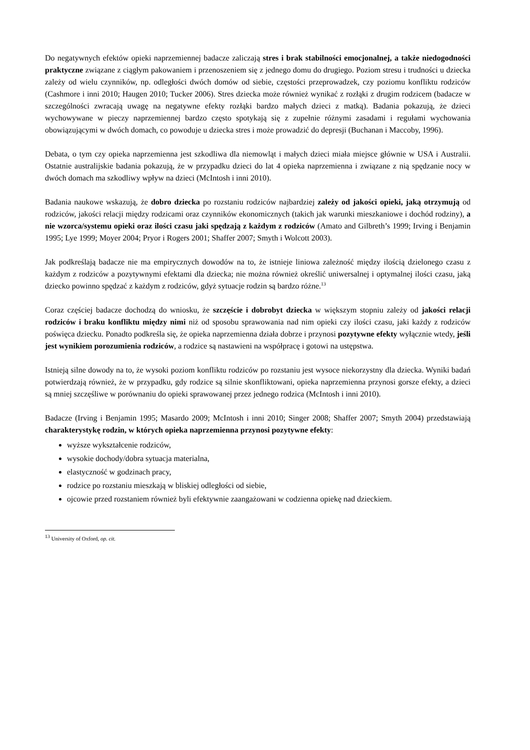Do negatywnych efektów opieki naprzemiennej badacze zaliczają stres i brak stabilności emocjonalnej, a także niedogodności praktyczne związane z ciągłym pakowaniem i przenoszeniem się z jednego domu do drugiego. Poziom stresu i trudności u dziecka zależy od wielu czynników, np. odległości dwóch domów od siebie, częstości przeprowadzek, czy poziomu konfliktu rodziców (Cashmore i inni 2010; Haugen 2010; Tucker 2006). Stres dziecka może również wynikać z rozłąki z drugim rodzicem (badacze w szczególności zwracają uwagę na negatywne efekty rozłąki bardzo małych dzieci z matką). Badania pokazują, że dzieci wychowywane w pieczy naprzemiennej bardzo często spotykają się z zupełnie różnymi zasadami i regułami wychowania obowiązującymi w dwóch domach, co powoduje u dziecka stres i może prowadzić do depresji (Buchanan i Maccoby, 1996).
Debata, o tym czy opieka naprzemienna jest szkodliwa dla niemowląt i małych dzieci miała miejsce głównie w USA i Australii. Ostatnie australijskie badania pokazują, że w przypadku dzieci do lat 4 opieka naprzemienna i związane z nią spędzanie nocy w dwóch domach ma szkodliwy wpływ na dzieci (McIntosh i inni 2010).
Badania naukowe wskazują, że dobro dziecka po rozstaniu rodziców najbardziej zależy od jakości opieki, jaką otrzymują od rodziców, jakości relacji między rodzicami oraz czynników ekonomicznych (takich jak warunki mieszkaniowe i dochód rodziny), a nie wzorca/systemu opieki oraz ilości czasu jaki spędzają z każdym z rodziców (Amato and Gilbreth’s 1999; Irving i Benjamin 1995; Lye 1999; Moyer 2004; Pryor i Rogers 2001; Shaffer 2007; Smyth i Wolcott 2003).
Jak podkreślają badacze nie ma empirycznych dowodów na to, że istnieje liniowa zależność między ilością dzielonego czasu z każdym z rodziców a pozytywnymi efektami dla dziecka; nie można również określić uniwersalnej i optymalnej ilości czasu, jaką dziecko powinno spędzać z każdym z rodziców, gdyż sytuacje rodzin są bardzo różne.<sup>13</sup>
Coraz częściej badacze dochodzą do wniosku, że szczęście i dobrobyt dziecka w większym stopniu zależy od jakości relacji rodziców i braku konfliktu między nimi niż od sposobu sprawowania nad nim opieki czy ilości czasu, jaki każdy z rodziców poświęca dziecku. Ponadto podkreśla się, że opieka naprzemienna działa dobrze i przynosi pozytywne efekty wyłącznie wtedy, jeśli jest wynikiem porozumienia rodziców, a rodzice są nastawieni na współpracę i gotowi na ustępstwa.
Istnieją silne dowody na to, że wysoki poziom konfliktu rodziców po rozstaniu jest wysoce niekorzystny dla dziecka. Wyniki badań potwierdzają również, że w przypadku, gdy rodzice są silnie skonfliktowani, opieka naprzemienna przynosi gorsze efekty, a dzieci są mniej szczęśliwe w porównaniu do opieki sprawowanej przez jednego rodzica (McIntosh i inni 2010).
Badacze (Irving i Benjamin 1995; Masardo 2009; McIntosh i inni 2010; Singer 2008; Shaffer 2007; Smyth 2004) przedstawiają charakterystykę rodzin, w których opieka naprzemienna przynosi pozytywne efekty:
wyższe wykształcenie rodziców,
wysokie dochody/dobra sytuacja materialna,
elastyczność w godzinach pracy,
rodzice po rozstaniu mieszkają w bliskiej odległości od siebie,
ojcowie przed rozstaniem również byli efektywnie zaangażowani w codzienna opiekę nad dzieckiem.
<sup>13</sup> University of Oxford, op. cit.